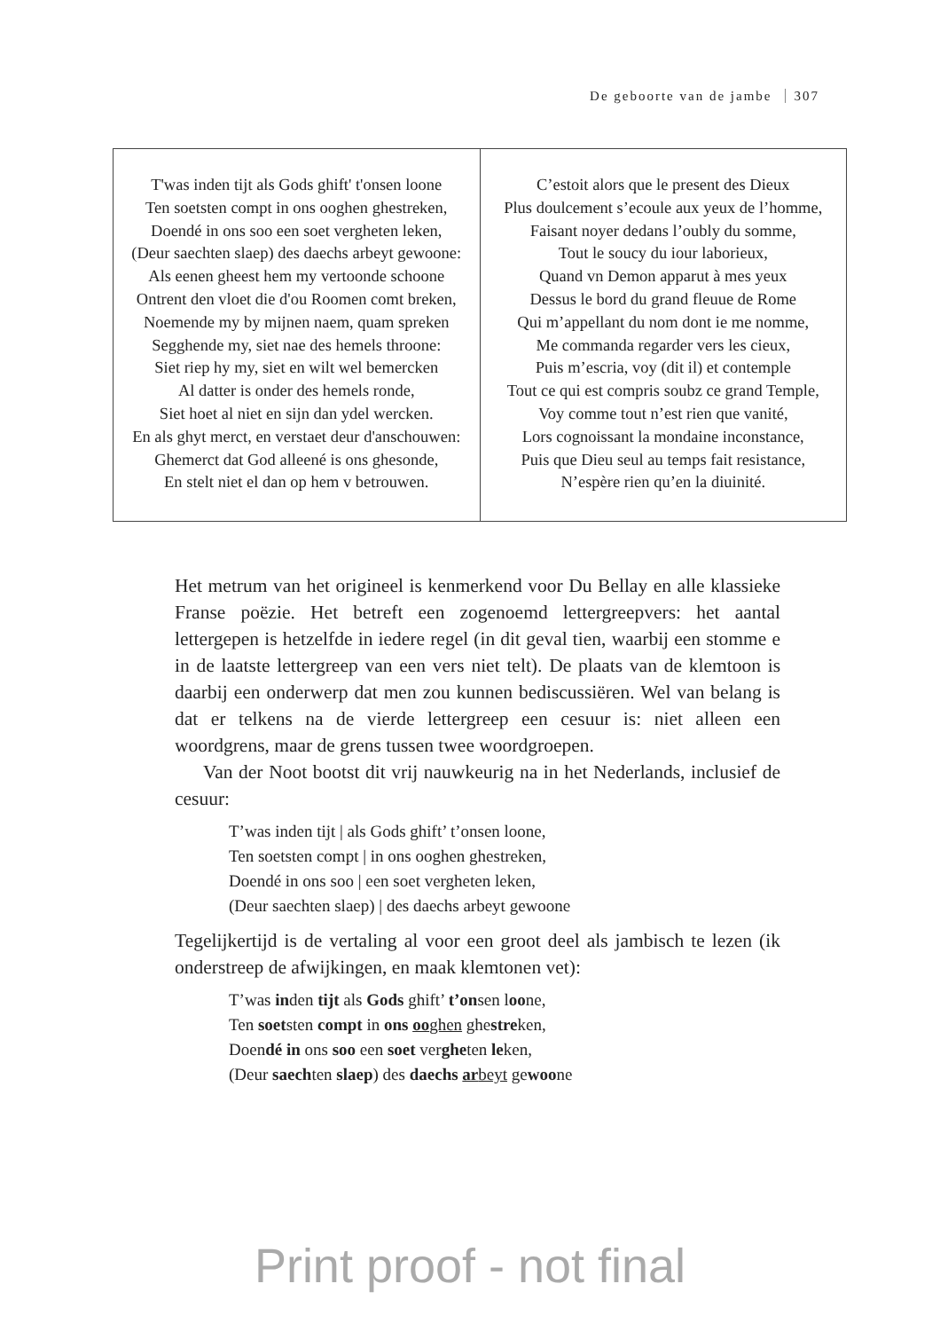De geboorte van de jambe 307
| T'was inden tijt als Gods ghift' t'onsen loone Ten soetsten compt in ons ooghen ghestreken, Doendé in ons soo een soet vergheten leken, (Deur saechten slaep) des daechs arbeyt gewoone: Als eenen gheest hem my vertoonde schoone Ontrent den vloet die d'ou Roomen comt breken, Noemende my by mijnen naem, quam spreken Segghende my, siet nae des hemels throone: Siet riep hy my, siet en wilt wel bemercken Al datter is onder des hemels ronde, Siet hoet al niet en sijn dan ydel wercken. En als ghyt merct, en verstaet deur d'anschouwen: Ghemerct dat God alleené is ons ghesonde, En stelt niet el dan op hem v betrouwen. | C’estoit alors que le present des Dieux Plus doulcement s’ecoule aux yeux de l’homme, Faisant noyer dedans l’oubly du somme, Tout le soucy du iour laborieux, Quand vn Demon apparut à mes yeux Dessus le bord du grand fleuue de Rome Qui m’appellant du nom dont ie me nomme, Me commanda regarder vers les cieux, Puis m’escria, voy (dit il) et contemple Tout ce qui est compris soubz ce grand Temple, Voy comme tout n’est rien que vanité, Lors cognoissant la mondaine inconstance, Puis que Dieu seul au temps fait resistance, N’espère rien qu’en la diuinité. |
Het metrum van het origineel is kenmerkend voor Du Bellay en alle klassieke Franse poëzie. Het betreft een zogenoemd lettergreepvers: het aantal lettergepen is hetzelfde in iedere regel (in dit geval tien, waarbij een stomme e in de laatste lettergreep van een vers niet telt). De plaats van de klemtoon is daarbij een onderwerp dat men zou kunnen bedis­cussiëren. Wel van belang is dat er telkens na de vierde lettergreep een cesuur is: niet alleen een woordgrens, maar de grens tussen twee woord­groepen.
Van der Noot bootst dit vrij nauwkeurig na in het Nederlands, inclusief de cesuur:
T’was inden tijt | als Gods ghift’ t’onsen loone,
Ten soetsten compt | in ons ooghen ghestreken,
Doendé in ons soo | een soet vergheten leken,
(Deur saechten slaep) | des daechs arbeyt gewoone
Tegelijkertijd is de vertaling al voor een groot deel als jambisch te lezen (ik onderstreep de afwijkingen, en maak klemtonen vet):
T’was inden tijt als Gods ghift’ t’onsen loone,
Ten soetsten compt in ons ooghen ghestreken,
Doendé in ons soo een soet vergheten leken,
(Deur saechten slaep) des daechs arbeyt gewoone
Print proof - not final